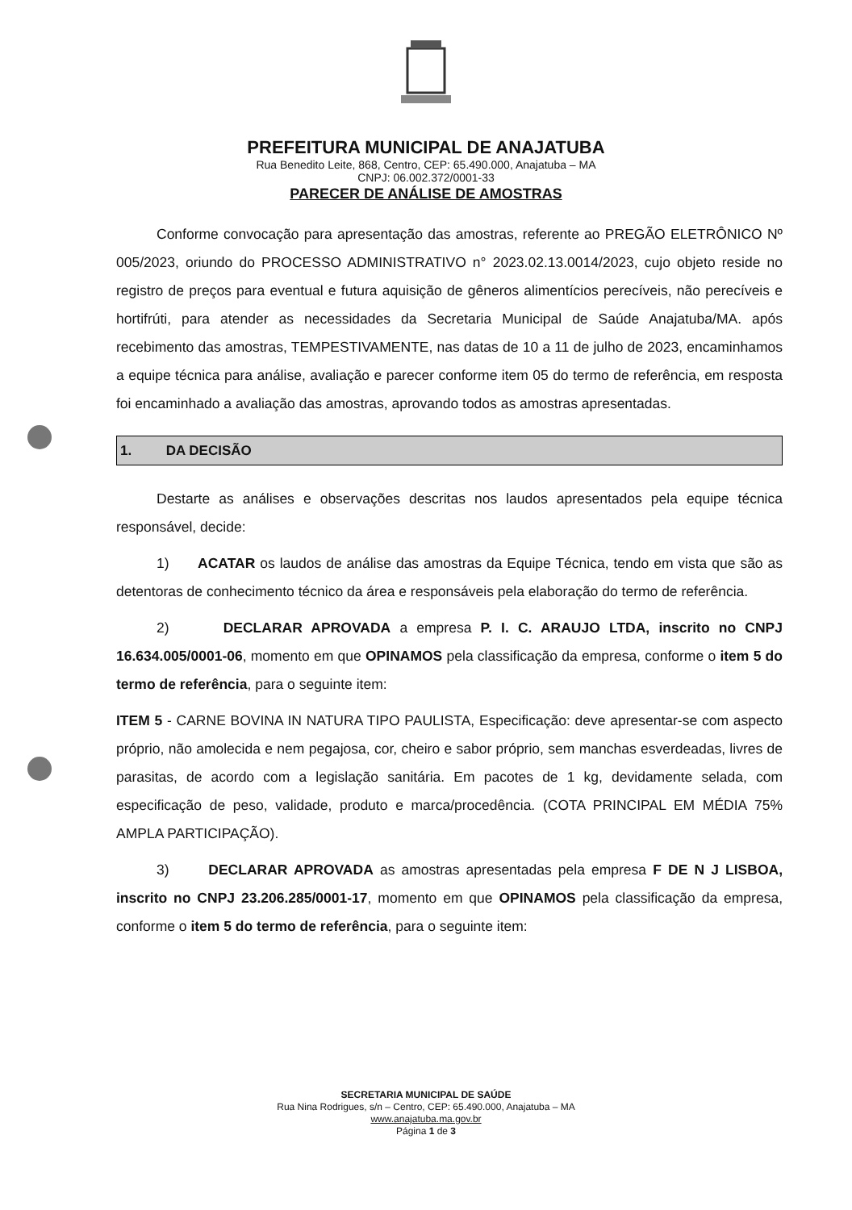PREFEITURA MUNICIPAL DE ANAJATUBA
Rua Benedito Leite, 868, Centro, CEP: 65.490.000, Anajatuba – MA
CNPJ: 06.002.372/0001-33
PARECER DE ANÁLISE DE AMOSTRAS
Conforme convocação para apresentação das amostras, referente ao PREGÃO ELETRÔNICO Nº 005/2023, oriundo do PROCESSO ADMINISTRATIVO n° 2023.02.13.0014/2023, cujo objeto reside no registro de preços para eventual e futura aquisição de gêneros alimentícios perecíveis, não perecíveis e hortifrúti, para atender as necessidades da Secretaria Municipal de Saúde Anajatuba/MA. após recebimento das amostras, TEMPESTIVAMENTE, nas datas de 10 a 11 de julho de 2023, encaminhamos a equipe técnica para análise, avaliação e parecer conforme item 05 do termo de referência, em resposta foi encaminhado a avaliação das amostras, aprovando todos as amostras apresentadas.
1. DA DECISÃO
Destarte as análises e observações descritas nos laudos apresentados pela equipe técnica responsável, decide:
1) ACATAR os laudos de análise das amostras da Equipe Técnica, tendo em vista que são as detentoras de conhecimento técnico da área e responsáveis pela elaboração do termo de referência.
2) DECLARAR APROVADA a empresa P. I. C. ARAUJO LTDA, inscrito no CNPJ 16.634.005/0001-06, momento em que OPINAMOS pela classificação da empresa, conforme o item 5 do termo de referência, para o seguinte item:
ITEM 5 - CARNE BOVINA IN NATURA TIPO PAULISTA, Especificação: deve apresentar-se com aspecto próprio, não amolecida e nem pegajosa, cor, cheiro e sabor próprio, sem manchas esverdeadas, livres de parasitas, de acordo com a legislação sanitária. Em pacotes de 1 kg, devidamente selada, com especificação de peso, validade, produto e marca/procedência. (COTA PRINCIPAL EM MÉDIA 75% AMPLA PARTICIPAÇÃO).
3) DECLARAR APROVADA as amostras apresentadas pela empresa F DE N J LISBOA, inscrito no CNPJ 23.206.285/0001-17, momento em que OPINAMOS pela classificação da empresa, conforme o item 5 do termo de referência, para o seguinte item:
SECRETARIA MUNICIPAL DE SAÚDE
Rua Nina Rodrigues, s/n – Centro, CEP: 65.490.000, Anajatuba – MA
www.anajatuba.ma.gov.br
Página 1 de 3